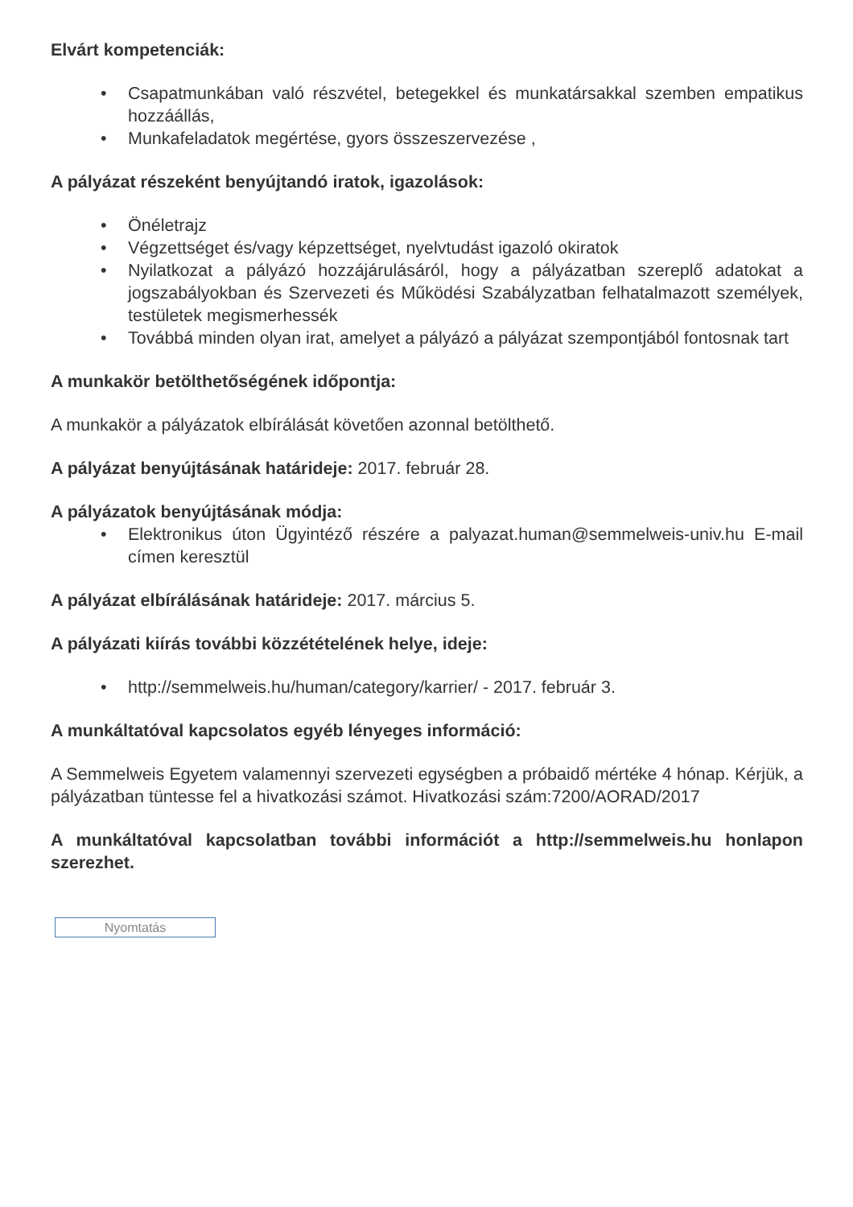Elvárt kompetenciák:
• Csapatmunkában való részvétel, betegekkel és munkatársakkal szemben empatikus hozzáállás,
• Munkafeladatok megértése, gyors összeszervezése ,
A pályázat részeként benyújtandó iratok, igazolások:
• Önéletrajz
• Végzettséget és/vagy képzettséget, nyelvtudást igazoló okiratok
• Nyilatkozat a pályázó hozzájárulásáról, hogy a pályázatban szereplő adatokat a jogszabályokban és Szervezeti és Működési Szabályzatban felhatalmazott személyek, testületek megismerhessék
• Továbbá minden olyan irat, amelyet a pályázó a pályázat szempontjából fontosnak tart
A munkakör betölthetőségének időpontja:
A munkakör a pályázatok elbírálását követően azonnal betölthető.
A pályázat benyújtásának határideje: 2017. február 28.
A pályázatok benyújtásának módja:
• Elektronikus úton Ügyintéző részére a palyazat.human@semmelweis-univ.hu E-mail címen keresztül
A pályázat elbírálásának határideje: 2017. március 5.
A pályázati kiírás további közzétételének helye, ideje:
• http://semmelweis.hu/human/category/karrier/ - 2017. február 3.
A munkáltatóval kapcsolatos egyéb lényeges információ:
A Semmelweis Egyetem valamennyi szervezeti egységben a próbaidő mértéke 4 hónap. Kérjük, a pályázatban tüntesse fel a hivatkozási számot. Hivatkozási szám:7200/AORAD/2017
A munkáltatóval kapcsolatban további információt a http://semmelweis.hu honlapon szerezhet.
Nyomtatás